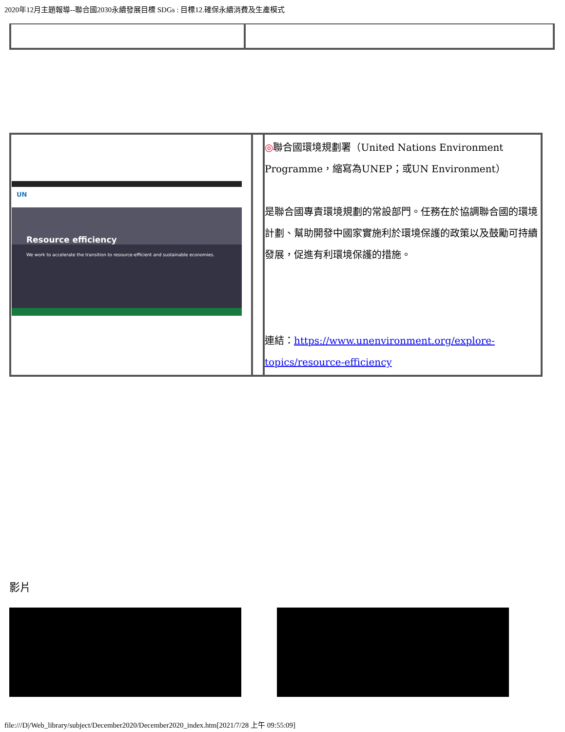2020年12月主題報導--聯合國2030永續發展目標 SDGs : 目標12.確保永續消費及生產模式
| UN Resource efficiency We work to accelerate the transition to resource-efficient and sustainable economies. | | ◎ 聯合國環境規劃署（United Nations Environment Programme，縮寫為UNEP；或UN Environment） 是聯合國專責環境規劃的常設部門。任務在於協調聯合國的環境計劃、幫助開發中國家實施利於環境保護的政策以及鼓勵可持續發展，促進有利環境保護的措施。 連結： https://www.unenvironment.org/explore-topics/resource-efficiency |
影片
file:///D|/Web_library/subject/December2020/December2020_index.htm[2021/7/28 上午 09:55:09]